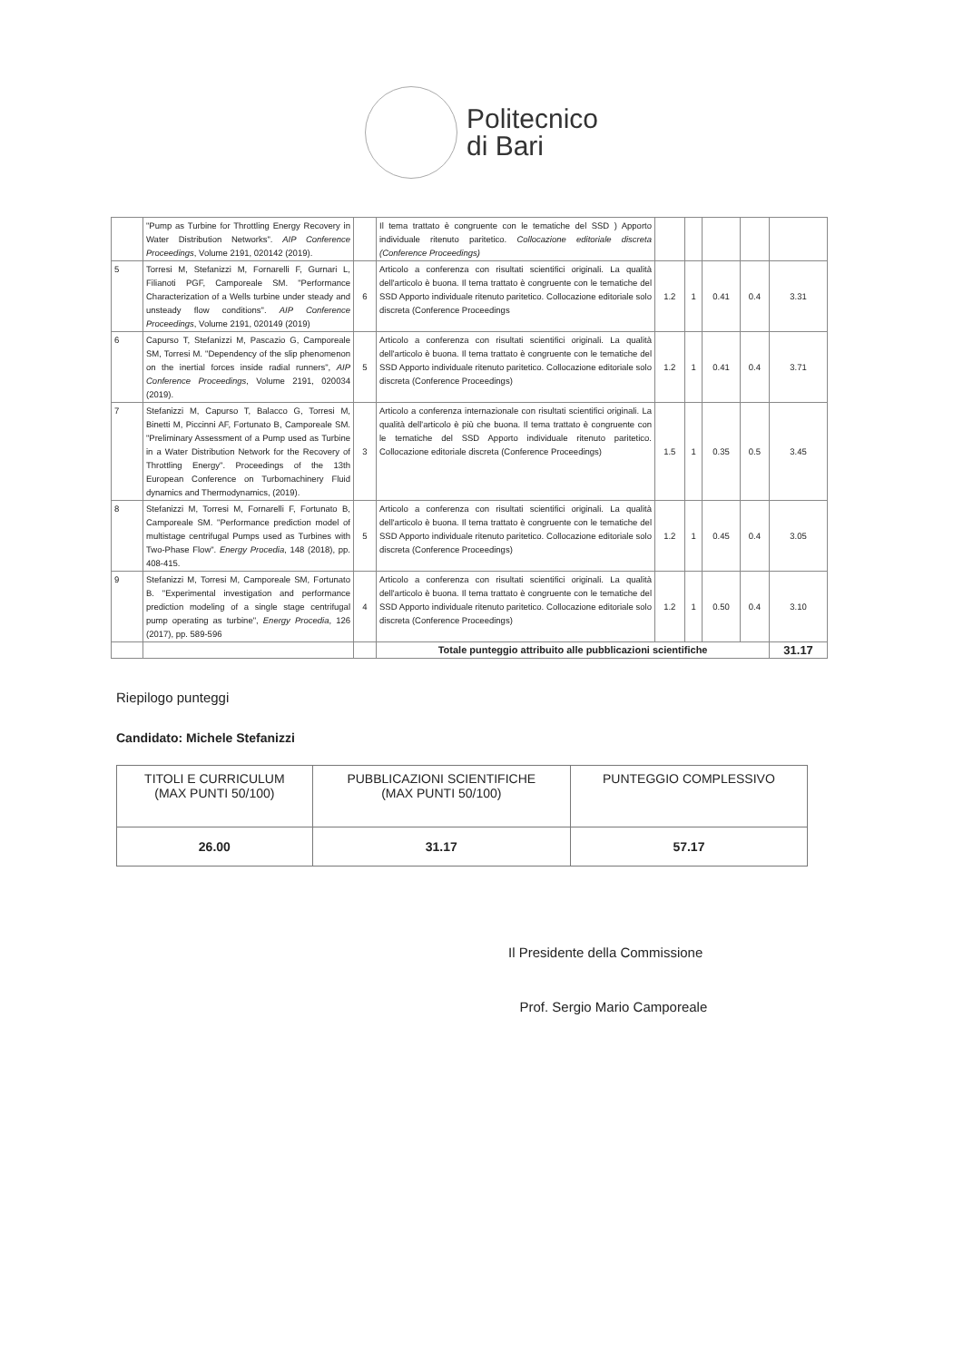Politecnico
di Bari
| | "Pump as Turbine for Throttling Energy Recovery in Water Distribution Networks". AIP Conference Proceedings , Volume 2191, 020142 (2019). | | Il tema trattato è congruente con le tematiche del SSD ) Apporto individuale ritenuto paritetico. Collocazione editoriale discreta (Conference Proceedings) | | | | | |
| 5 | Torresi M, Stefanizzi M, Fornarelli F, Gurnari L, Filianoti PGF, Camporeale SM. "Performance Characterization of a Wells turbine under steady and unsteady flow conditions". AIP Conference Proceedings , Volume 2191, 020149 (2019) | 6 | Articolo a conferenza con risultati scientifici originali. La qualità dell'articolo è buona. Il tema trattato è congruente con le tematiche del SSD Apporto individuale ritenuto paritetico. Collocazione editoriale solo discreta (Conference Proceedings | 1.2 | 1 | 0.41 | 0.4 | 3.31 |
| 6 | Capurso T, Stefanizzi M, Pascazio G, Camporeale SM, Torresi M. "Dependency of the slip phenomenon on the inertial forces inside radial runners", AIP Conference Proceedings , Volume 2191, 020034 (2019). | 5 | Articolo a conferenza con risultati scientifici originali. La qualità dell'articolo è buona. Il tema trattato è congruente con le tematiche del SSD Apporto individuale ritenuto paritetico. Collocazione editoriale solo discreta (Conference Proceedings) | 1.2 | 1 | 0.41 | 0.4 | 3.71 |
| 7 | Stefanizzi M, Capurso T, Balacco G, Torresi M, Binetti M, Piccinni AF, Fortunato B, Camporeale SM. "Preliminary Assessment of a Pump used as Turbine in a Water Distribution Network for the Recovery of Throttling Energy". Proceedings of the 13th European Conference on Turbomachinery Fluid dynamics and Thermodynamics, (2019). | 3 | Articolo a conferenza internazionale con risultati scientifici originali. La qualità dell'articolo è più che buona. Il tema trattato è congruente con le tematiche del SSD Apporto individuale ritenuto paritetico. Collocazione editoriale discreta (Conference Proceedings) | 1.5 | 1 | 0.35 | 0.5 | 3.45 |
| 8 | Stefanizzi M, Torresi M, Fornarelli F, Fortunato B, Camporeale SM. "Performance prediction model of multistage centrifugal Pumps used as Turbines with Two-Phase Flow". Energy Procedia , 148 (2018), pp. 408-415. | 5 | Articolo a conferenza con risultati scientifici originali. La qualità dell'articolo è buona. Il tema trattato è congruente con le tematiche del SSD Apporto individuale ritenuto paritetico. Collocazione editoriale solo discreta (Conference Proceedings) | 1.2 | 1 | 0.45 | 0.4 | 3.05 |
| 9 | Stefanizzi M, Torresi M, Camporeale SM, Fortunato B. "Experimental investigation and performance prediction modeling of a single stage centrifugal pump operating as turbine", Energy Procedia , 126 (2017), pp. 589-596 | 4 | Articolo a conferenza con risultati scientifici originali. La qualità dell'articolo è buona. Il tema trattato è congruente con le tematiche del SSD Apporto individuale ritenuto paritetico. Collocazione editoriale solo discreta (Conference Proceedings) | 1.2 | 1 | 0.50 | 0.4 | 3.10 |
| | | | Totale punteggio attribuito alle pubblicazioni scientifiche | | | | | 31.17 |
Riepilogo punteggi
Candidato: Michele Stefanizzi
| TITOLI E CURRICULUM (MAX PUNTI 50/100) | PUBBLICAZIONI SCIENTIFICHE (MAX PUNTI 50/100) | PUNTEGGIO COMPLESSIVO |
| --- | --- | --- |
| 26.00 | 31.17 | 57.17 |
Il Presidente della Commissione
Prof. Sergio Mario Camporeale